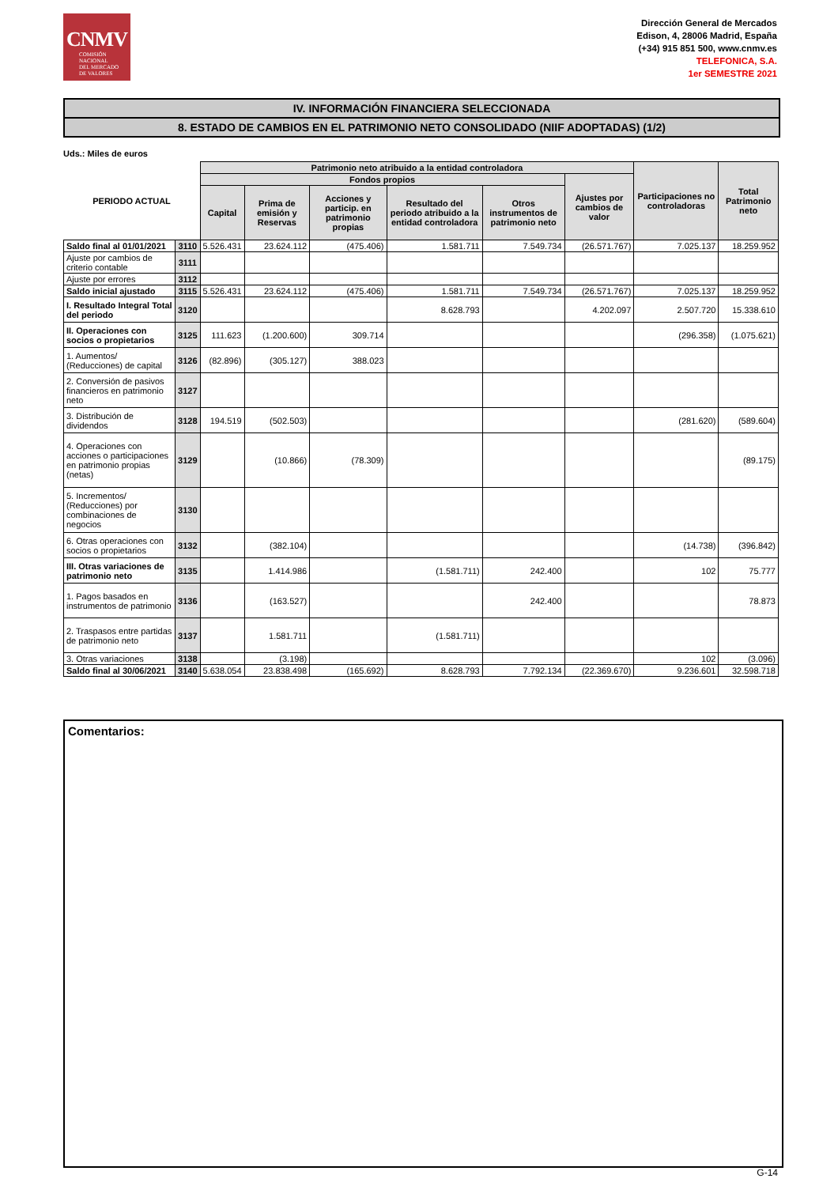CNMV
COMISIÓN
NACIONAL
DEL MERCADO
DE VALORES
Dirección General de Mercados
Edison, 4, 28006 Madrid, España
(+34) 915 851 500, www.cnmv.es
TELEFONICA, S.A.
1er SEMESTRE 2021
IV. INFORMACIÓN FINANCIERA SELECCIONADA
8. ESTADO DE CAMBIOS EN EL PATRIMONIO NETO CONSOLIDADO (NIIF ADOPTADAS) (1/2)
Uds.: Miles de euros
| PERIODO ACTUAL | | Patrimonio neto atribuido a la entidad controladora | | | | | | Participaciones no controladoras | Total Patrimonio neto |
| --- | --- | --- | --- | --- | --- | --- | --- | --- | --- |
| | | Fondos propios | | | | | Ajustes por cambios de valor | | |
| | | Capital | Prima de emisión y Reservas | Acciones y particip. en patrimonio propias | Resultado del periodo atribuido a la entidad controladora | Otros instrumentos de patrimonio neto | | | |
| Saldo final al 01/01/2021 | 3110 | 5.526.431 | 23.624.112 | (475.406) | 1.581.711 | 7.549.734 | (26.571.767) | 7.025.137 | 18.259.952 |
| Ajuste por cambios de criterio contable | 3111 | | | | | | | | |
| Ajuste por errores | 3112 | | | | | | | | |
| Saldo inicial ajustado | 3115 | 5.526.431 | 23.624.112 | (475.406) | 1.581.711 | 7.549.734 | (26.571.767) | 7.025.137 | 18.259.952 |
| I. Resultado Integral Total del periodo | 3120 | | | | 8.628.793 | | 4.202.097 | 2.507.720 | 15.338.610 |
| II. Operaciones con socios o propietarios | 3125 | 111.623 | (1.200.600) | 309.714 | | | | (296.358) | (1.075.621) |
| 1. Aumentos/ (Reducciones) de capital | 3126 | (82.896) | (305.127) | 388.023 | | | | | |
| 2. Conversión de pasivos financieros en patrimonio neto | 3127 | | | | | | | | |
| 3. Distribución de dividendos | 3128 | 194.519 | (502.503) | | | | | (281.620) | (589.604) |
| 4. Operaciones con acciones o participaciones en patrimonio propias (netas) | 3129 | | (10.866) | (78.309) | | | | | (89.175) |
| 5. Incrementos/ (Reducciones) por combinaciones de negocios | 3130 | | | | | | | | |
| 6. Otras operaciones con socios o propietarios | 3132 | | (382.104) | | | | | (14.738) | (396.842) |
| III. Otras variaciones de patrimonio neto | 3135 | | 1.414.986 | | (1.581.711) | 242.400 | | 102 | 75.777 |
| 1. Pagos basados en instrumentos de patrimonio | 3136 | | (163.527) | | | 242.400 | | | 78.873 |
| 2. Traspasos entre partidas de patrimonio neto | 3137 | | 1.581.711 | | (1.581.711) | | | | |
| 3. Otras variaciones | 3138 | | (3.198) | | | | | 102 | (3.096) |
| Saldo final al 30/06/2021 | 3140 | 5.638.054 | 23.838.498 | (165.692) | 8.628.793 | 7.792.134 | (22.369.670) | 9.236.601 | 32.598.718 |
Comentarios:
G-14